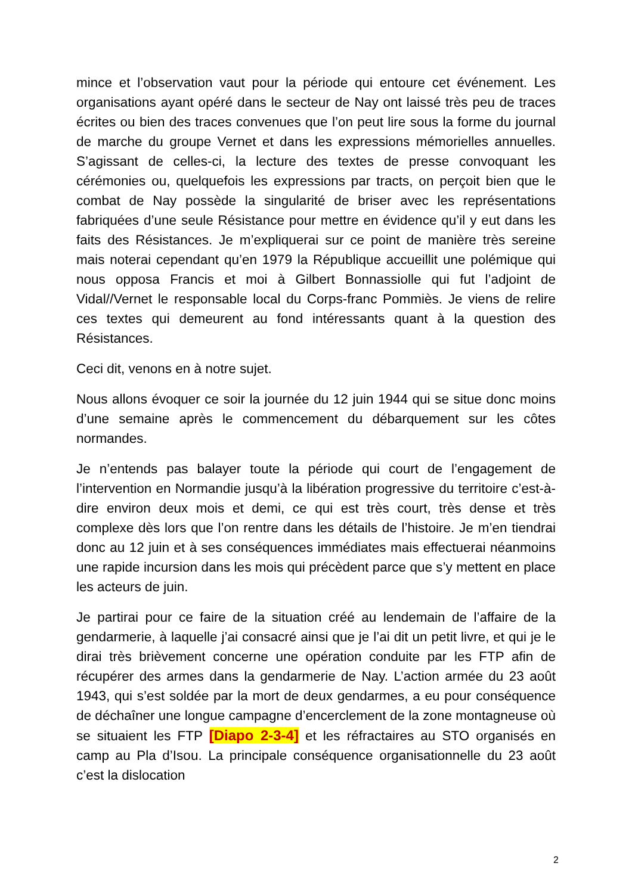mince et l’observation vaut pour la période qui entoure cet événement. Les organisations ayant opéré dans le secteur de Nay ont laissé très peu de traces écrites ou bien des traces convenues que l’on peut lire sous la forme du journal de marche du groupe Vernet et dans les expressions mémorielles annuelles. S’agissant de celles-ci, la lecture des textes de presse convoquant les cérémonies ou, quelquefois les expressions par tracts, on perçoit bien que le combat de Nay possède la singularité de briser avec les représentations fabriquées d’une seule Résistance pour mettre en évidence qu’il y eut dans les faits des Résistances. Je m’expliquerai sur ce point de manière très sereine mais noterai cependant qu’en 1979 la République accueillit une polémique qui nous opposa Francis et moi à Gilbert Bonnassiolle qui fut l’adjoint de Vidal//Vernet le responsable local du Corps-franc Pommiès. Je viens de relire ces textes qui demeurent au fond intéressants quant à la question des Résistances.
Ceci dit, venons en à notre sujet.
Nous allons évoquer ce soir la journée du 12 juin 1944 qui se situe donc moins d’une semaine après le commencement du débarquement sur les côtes normandes.
Je n’entends pas balayer toute la période qui court de l’engagement de l’intervention en Normandie jusqu’à la libération progressive du territoire c’est-à-dire environ deux mois et demi, ce qui est très court, très dense et très complexe dès lors que l’on rentre dans les détails de l’histoire. Je m’en tiendrai donc au 12 juin et à ses conséquences immédiates mais effectuerai néanmoins une rapide incursion dans les mois qui précèdent parce que s’y mettent en place les acteurs de juin.
Je partirai pour ce faire de la situation créé au lendemain de l’affaire de la gendarmerie, à laquelle j’ai consacré ainsi que je l’ai dit un petit livre, et qui je le dirai très brièvement concerne une opération conduite par les FTP afin de récupérer des armes dans la gendarmerie de Nay. L’action armée du 23 août 1943, qui s’est soldée par la mort de deux gendarmes, a eu pour conséquence de déchaîner une longue campagne d’encerclement de la zone montagneuse où se situaient les FTP [Diapo 2-3-4] et les réfractaires au STO organisés en camp au Pla d’Isou. La principale conséquence organisationnelle du 23 août c’est la dislocation
2